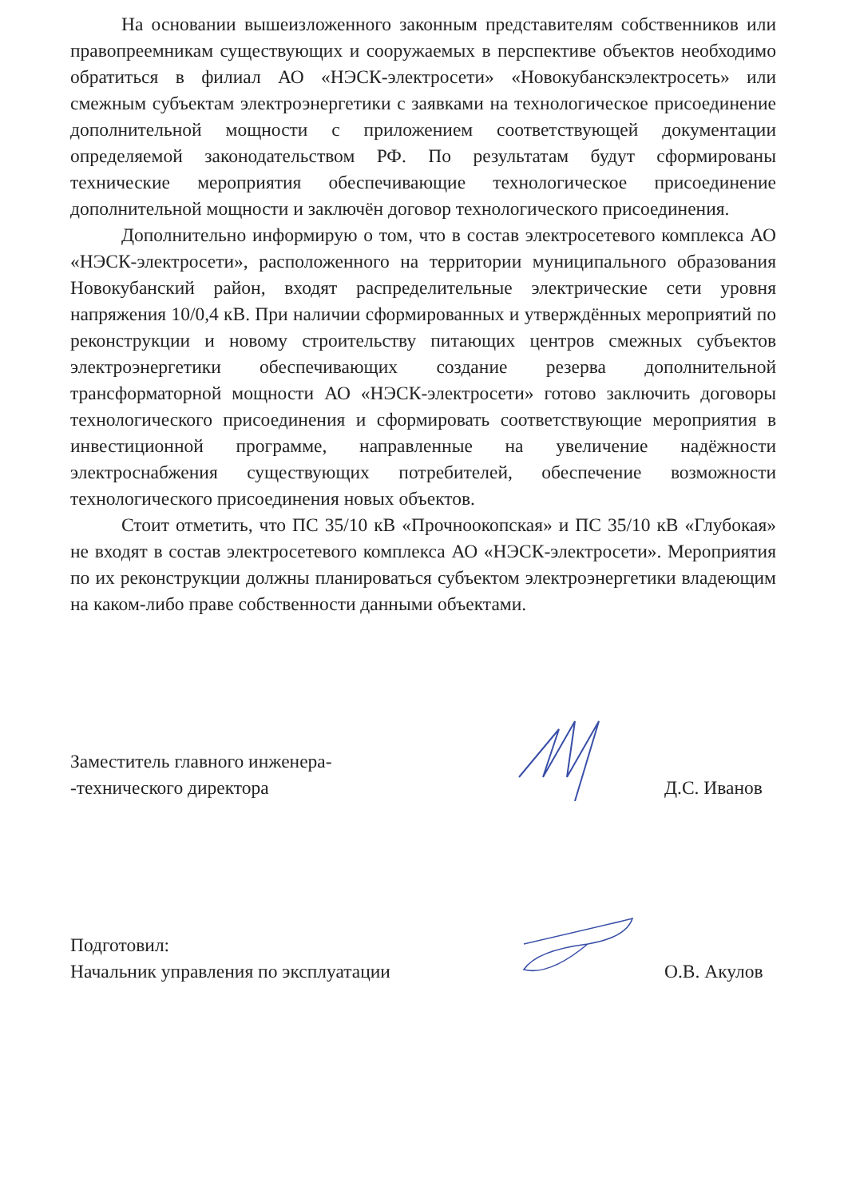На основании вышеизложенного законным представителям собственников или правопреемникам существующих и сооружаемых в перспективе объектов необходимо обратиться в филиал АО «НЭСК-электросети» «Новокубанскэлектросеть» или смежным субъектам электроэнергетики с заявками на технологическое присоединение дополнительной мощности с приложением соответствующей документации определяемой законодательством РФ. По результатам будут сформированы технические мероприятия обеспечивающие технологическое присоединение дополнительной мощности и заключён договор технологического присоединения.
Дополнительно информирую о том, что в состав электросетевого комплекса АО «НЭСК-электросети», расположенного на территории муниципального образования Новокубанский район, входят распределительные электрические сети уровня напряжения 10/0,4 кВ. При наличии сформированных и утверждённых мероприятий по реконструкции и новому строительству питающих центров смежных субъектов электроэнергетики обеспечивающих создание резерва дополнительной трансформаторной мощности АО «НЭСК-электросети» готово заключить договоры технологического присоединения и сформировать соответствующие мероприятия в инвестиционной программе, направленные на увеличение надёжности электроснабжения существующих потребителей, обеспечение возможности технологического присоединения новых объектов.
Стоит отметить, что ПС 35/10 кВ «Прочноокопская» и ПС 35/10 кВ «Глубокая» не входят в состав электросетевого комплекса АО «НЭСК-электросети». Мероприятия по их реконструкции должны планироваться субъектом электроэнергетики владеющим на каком-либо праве собственности данными объектами.
Заместитель главного инженера-
-технического директора
Д.С. Иванов
Подготовил:
Начальник управления по эксплуатации
О.В. Акулов